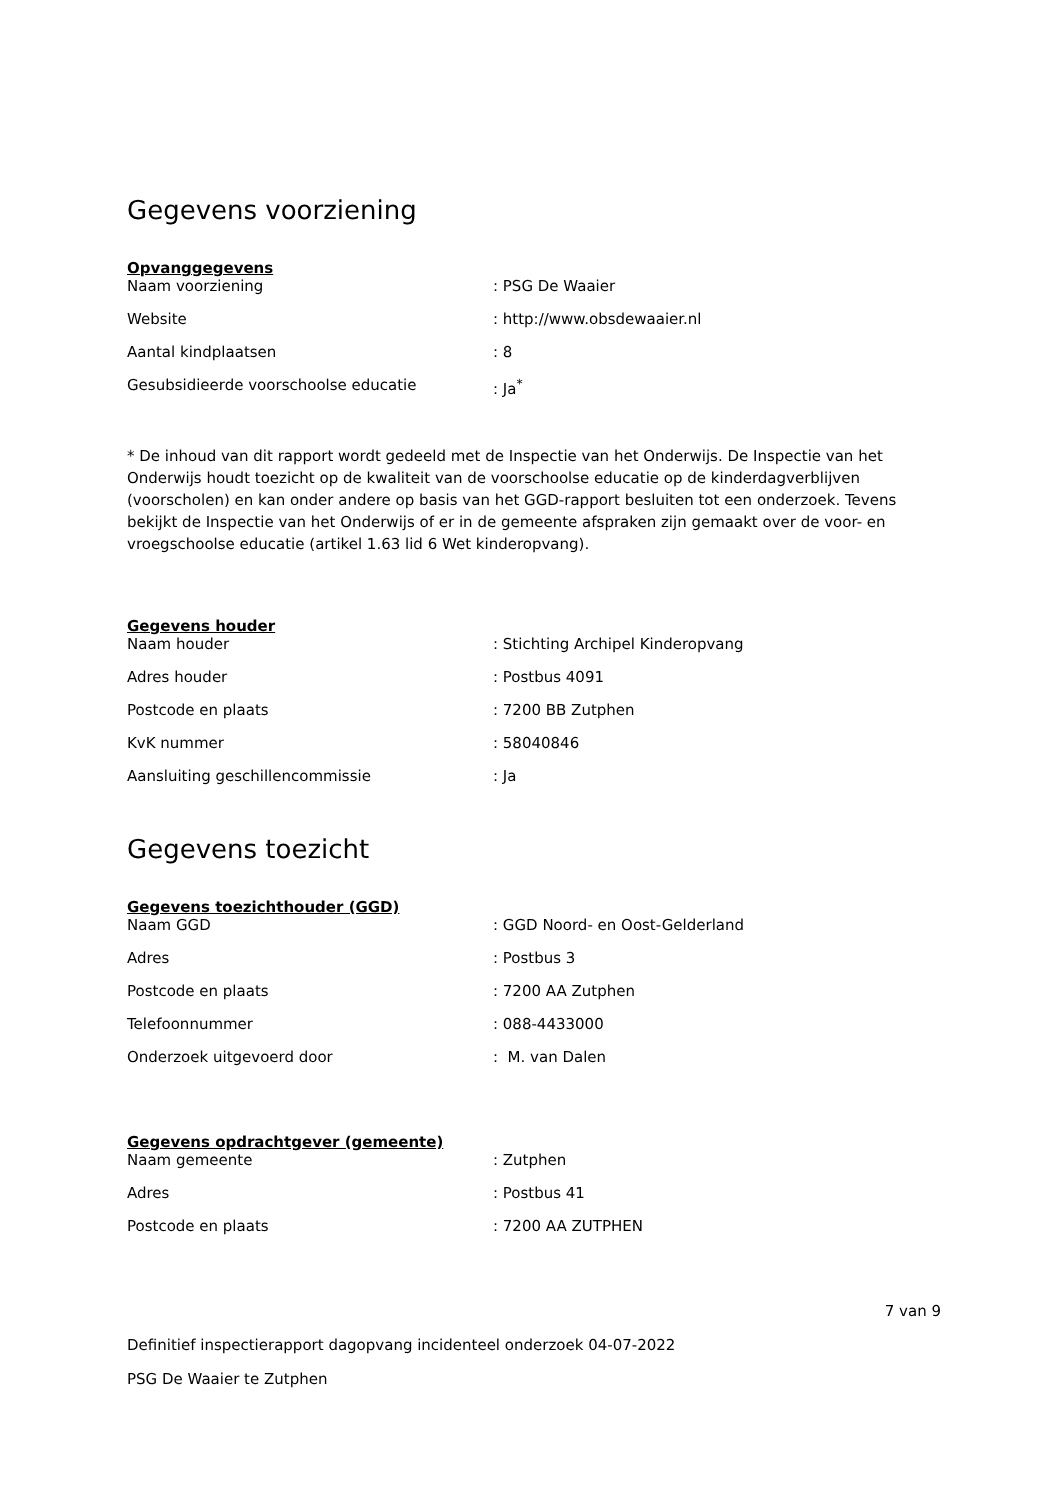Gegevens voorziening
Opvanggegevens
| Naam voorziening | : PSG De Waaier |
| Website | : http://www.obsdewaaier.nl |
| Aantal kindplaatsen | : 8 |
| Gesubsidieerde voorschoolse educatie | : Ja<sup>*</sup> |
* De inhoud van dit rapport wordt gedeeld met de Inspectie van het Onderwijs. De Inspectie van het Onderwijs houdt toezicht op de kwaliteit van de voorschoolse educatie op de kinderdagverblijven (voorscholen) en kan onder andere op basis van het GGD-rapport besluiten tot een onderzoek. Tevens bekijkt de Inspectie van het Onderwijs of er in de gemeente afspraken zijn gemaakt over de voor- en vroegschoolse educatie (artikel 1.63 lid 6 Wet kinderopvang).
Gegevens houder
| Naam houder | : Stichting Archipel Kinderopvang |
| Adres houder | : Postbus 4091 |
| Postcode en plaats | : 7200 BB Zutphen |
| KvK nummer | : 58040846 |
| Aansluiting geschillencommissie | : Ja |
Gegevens toezicht
Gegevens toezichthouder (GGD)
| Naam GGD | : GGD Noord- en Oost-Gelderland |
| Adres | : Postbus 3 |
| Postcode en plaats | : 7200 AA Zutphen |
| Telefoonnummer | : 088-4433000 |
| Onderzoek uitgevoerd door | : M. van Dalen |
Gegevens opdrachtgever (gemeente)
| Naam gemeente | : Zutphen |
| Adres | : Postbus 41 |
| Postcode en plaats | : 7200 AA ZUTPHEN |
7 van 9
Definitief inspectierapport dagopvang incidenteel onderzoek 04-07-2022
PSG De Waaier te Zutphen